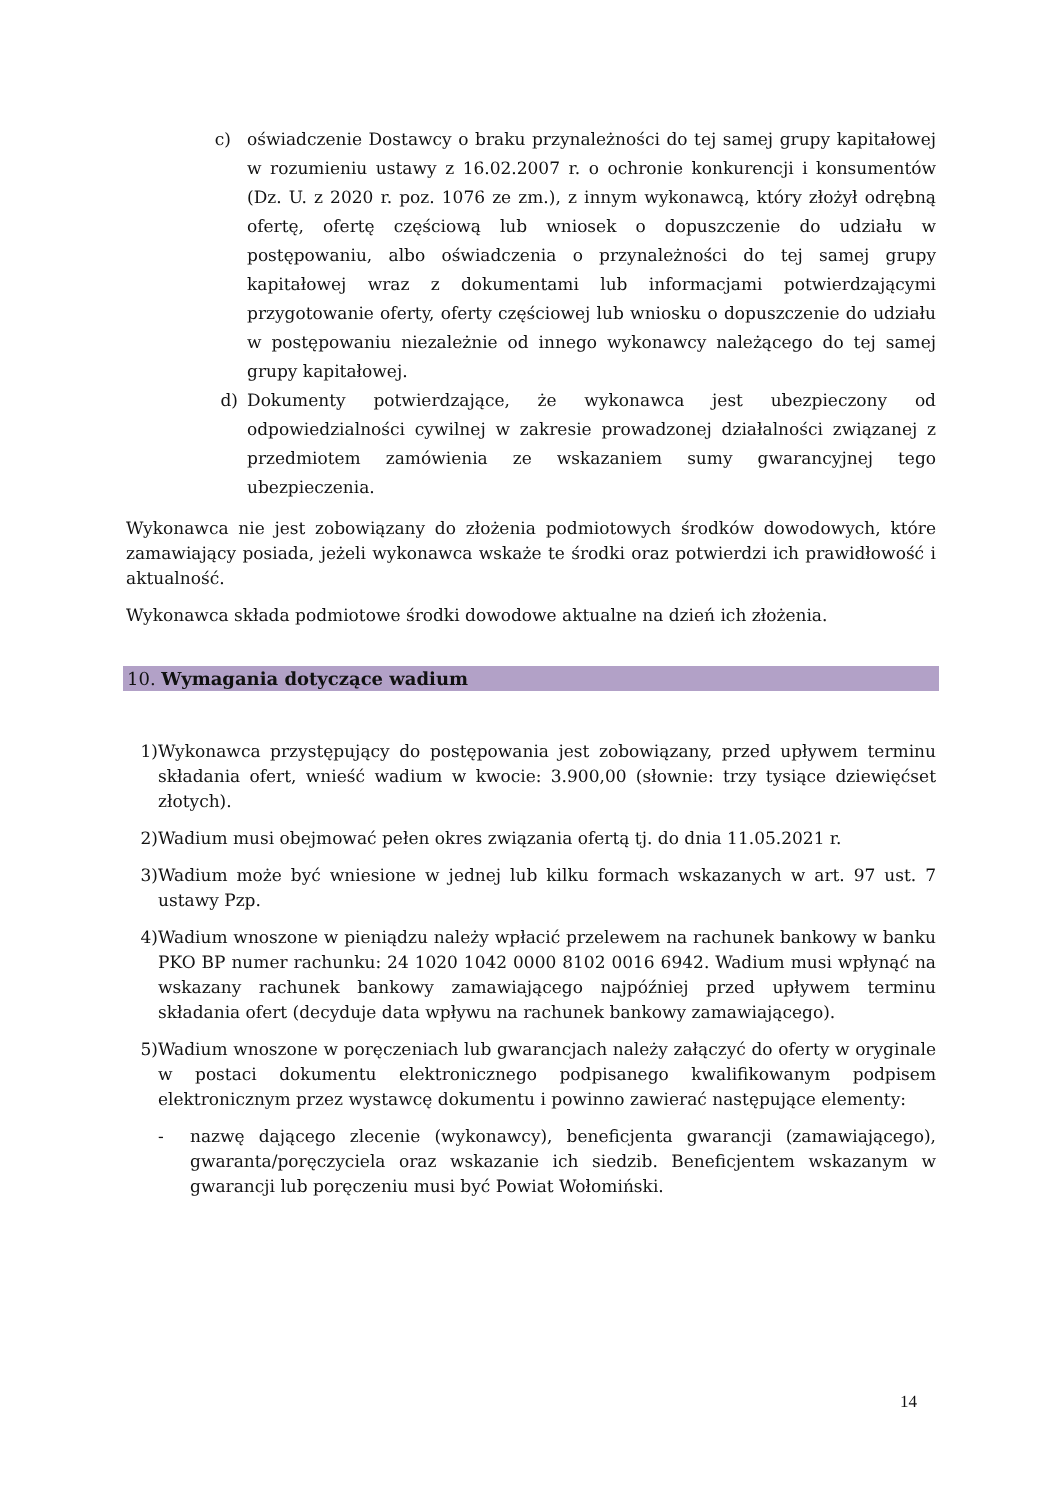c) oświadczenie Dostawcy o braku przynależności do tej samej grupy kapitałowej w rozumieniu ustawy z 16.02.2007 r. o ochronie konkurencji i konsumentów (Dz. U. z 2020 r. poz. 1076 ze zm.), z innym wykonawcą, który złożył odrębną ofertę, ofertę częściową lub wniosek o dopuszczenie do udziału w postępowaniu, albo oświadczenia o przynależności do tej samej grupy kapitałowej wraz z dokumentami lub informacjami potwierdzającymi przygotowanie oferty, oferty częściowej lub wniosku o dopuszczenie do udziału w postępowaniu niezależnie od innego wykonawcy należącego do tej samej grupy kapitałowej.
d) Dokumenty potwierdzające, że wykonawca jest ubezpieczony od odpowiedzialności cywilnej w zakresie prowadzonej działalności związanej z przedmiotem zamówienia ze wskazaniem sumy gwarancyjnej tego ubezpieczenia.
Wykonawca nie jest zobowiązany do złożenia podmiotowych środków dowodowych, które zamawiający posiada, jeżeli wykonawca wskaże te środki oraz potwierdzi ich prawidłowość i aktualność.
Wykonawca składa podmiotowe środki dowodowe aktualne na dzień ich złożenia.
10. Wymagania dotyczące wadium
1) Wykonawca przystępujący do postępowania jest zobowiązany, przed upływem terminu składania ofert, wnieść wadium w kwocie: 3.900,00 (słownie: trzy tysiące dziewięćset złotych).
2) Wadium musi obejmować pełen okres związania ofertą tj. do dnia 11.05.2021 r.
3) Wadium może być wniesione w jednej lub kilku formach wskazanych w art. 97 ust. 7 ustawy Pzp.
4) Wadium wnoszone w pieniądzu należy wpłacić przelewem na rachunek bankowy w banku PKO BP numer rachunku: 24 1020 1042 0000 8102 0016 6942. Wadium musi wpłynąć na wskazany rachunek bankowy zamawiającego najpóźniej przed upływem terminu składania ofert (decyduje data wpływu na rachunek bankowy zamawiającego).
5) Wadium wnoszone w poręczeniach lub gwarancjach należy załączyć do oferty w oryginale w postaci dokumentu elektronicznego podpisanego kwalifikowanym podpisem elektronicznym przez wystawcę dokumentu i powinno zawierać następujące elementy:
- nazwę dającego zlecenie (wykonawcy), beneficjenta gwarancji (zamawiającego), gwaranta/poręczyciela oraz wskazanie ich siedzib. Beneficjentem wskazanym w gwarancji lub poręczeniu musi być Powiat Wołomiński.
14